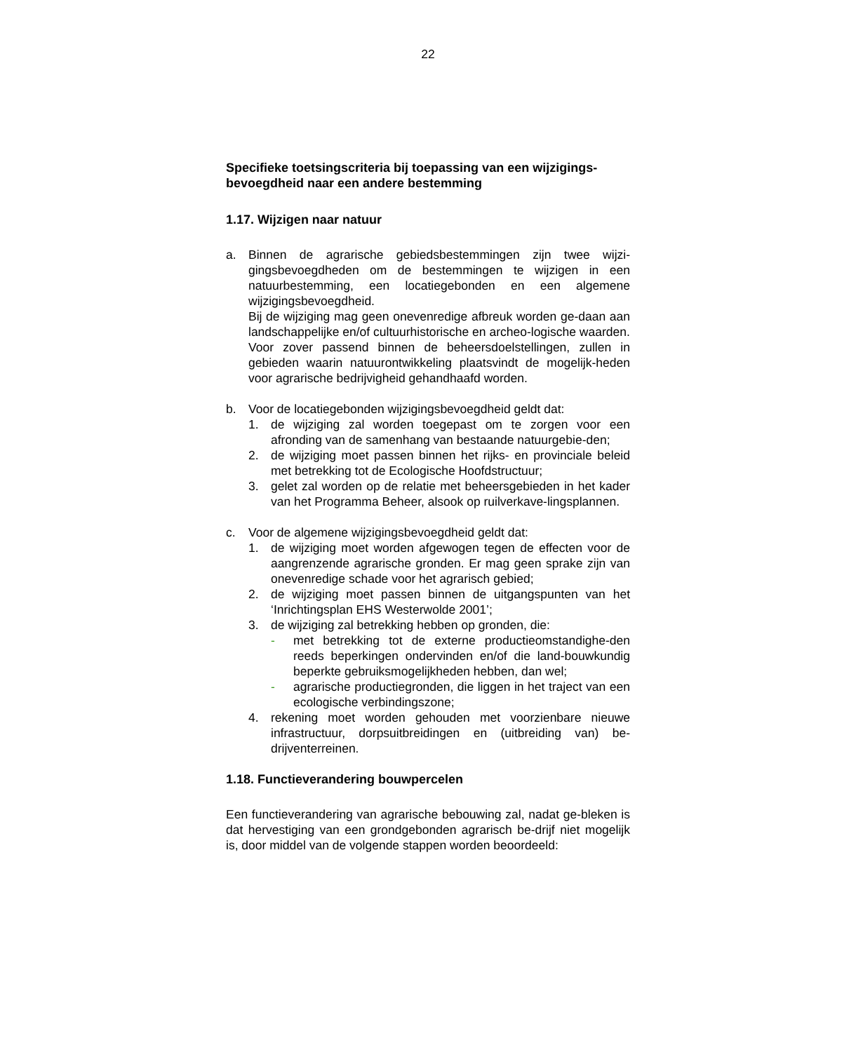22
Specifieke toetsingscriteria bij toepassing van een wijzigings-bevoegdheid naar een andere bestemming
1.17. Wijzigen naar natuur
a. Binnen de agrarische gebiedsbestemmingen zijn twee wijzi-gingsbevoegdheden om de bestemmingen te wijzigen in een natuurbestemming, een locatiegebonden en een algemene wijzigingsbevoegdheid.
Bij de wijziging mag geen onevenredige afbreuk worden ge-daan aan landschappelijke en/of cultuurhistorische en archeo-logische waarden.
Voor zover passend binnen de beheersdoelstellingen, zullen in gebieden waarin natuurontwikkeling plaatsvindt de mogelijk-heden voor agrarische bedrijvigheid gehandhaafd worden.
b. Voor de locatiegebonden wijzigingsbevoegdheid geldt dat:
1. de wijziging zal worden toegepast om te zorgen voor een afronding van de samenhang van bestaande natuurgebie-den;
2. de wijziging moet passen binnen het rijks- en provinciale beleid met betrekking tot de Ecologische Hoofdstructuur;
3. gelet zal worden op de relatie met beheersgebieden in het kader van het Programma Beheer, alsook op ruilverkave-lingsplannen.
c. Voor de algemene wijzigingsbevoegdheid geldt dat:
1. de wijziging moet worden afgewogen tegen de effecten voor de aangrenzende agrarische gronden. Er mag geen sprake zijn van onevenredige schade voor het agrarisch gebied;
2. de wijziging moet passen binnen de uitgangspunten van het ‘Inrichtingsplan EHS Westerwolde 2001’;
3. de wijziging zal betrekking hebben op gronden, die:
- met betrekking tot de externe productieomstandighe-den reeds beperkingen ondervinden en/of die land-bouwkundig beperkte gebruiksmogelijkheden hebben, dan wel;
- agrarische productiegronden, die liggen in het traject van een ecologische verbindingszone;
4. rekening moet worden gehouden met voorzienbare nieuwe infrastructuur, dorpsuitbreidingen en (uitbreiding van) be-drijventerreinen.
1.18. Functieverandering bouwpercelen
Een functieverandering van agrarische bebouwing zal, nadat ge-bleken is dat hervestiging van een grondgebonden agrarisch be-drijf niet mogelijk is, door middel van de volgende stappen worden beoordeeld: